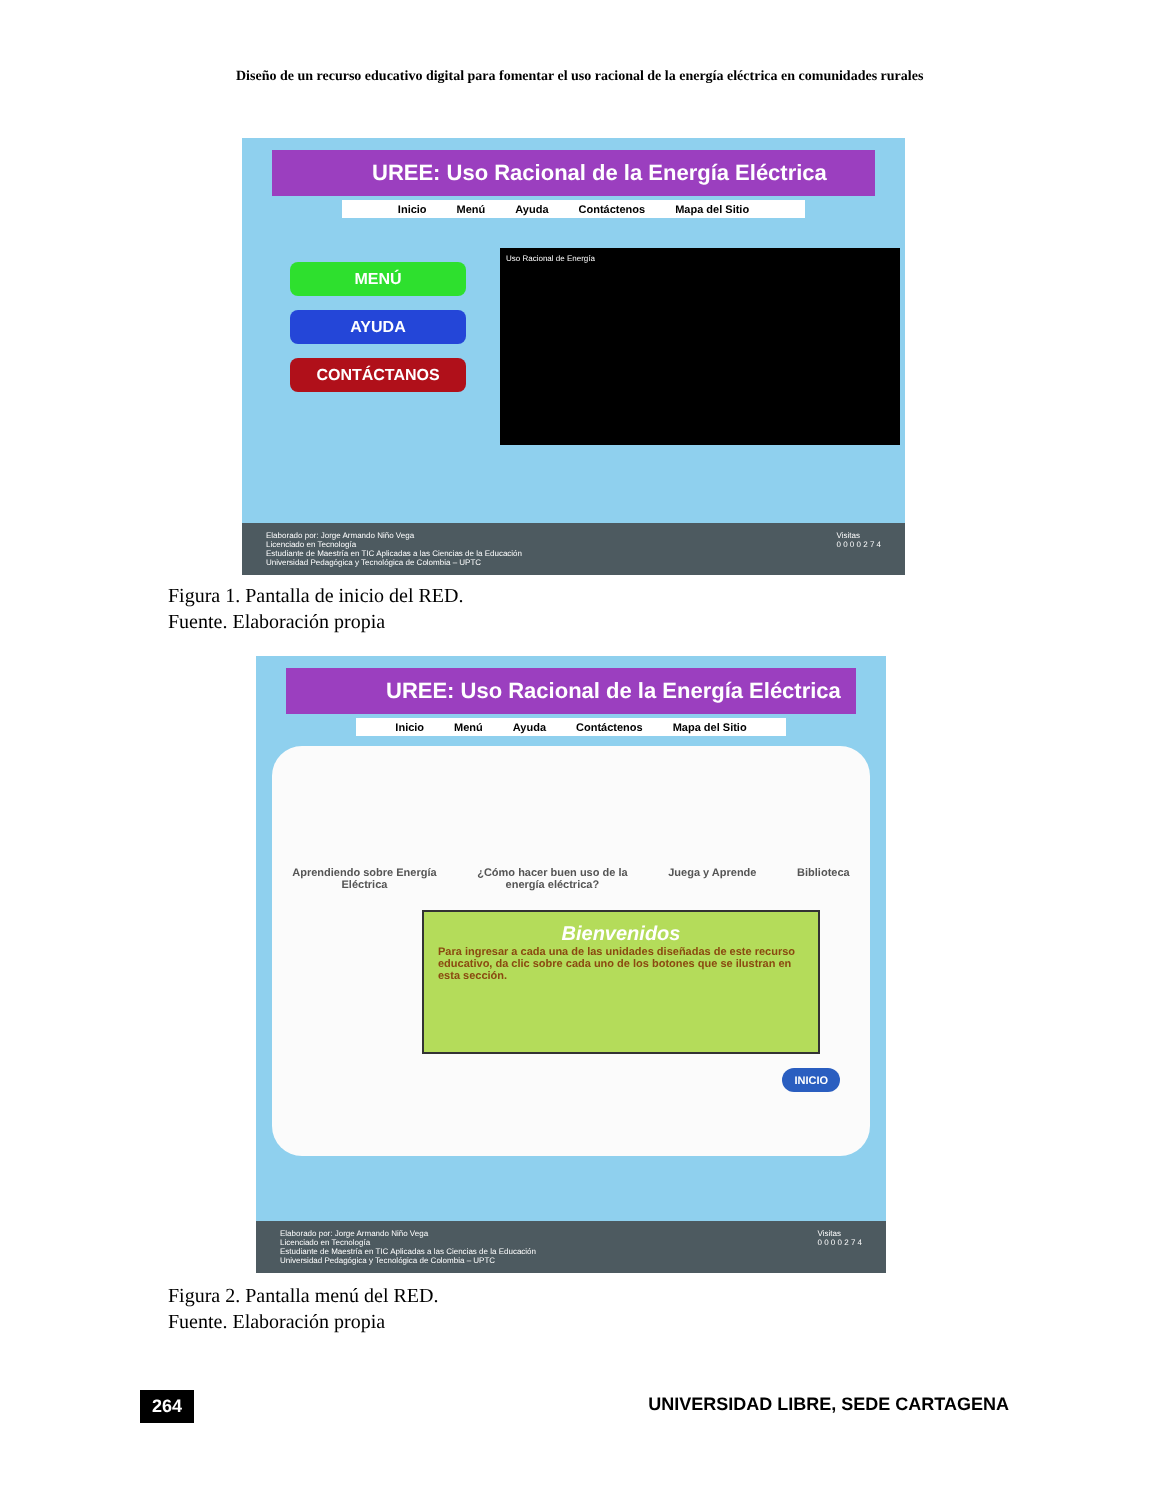Diseño de un recurso educativo digital para fomentar el uso racional de la energía eléctrica en comunidades rurales
UREE: Uso Racional de la Energía Eléctrica
Inicio Menú Ayuda Contáctenos Mapa del Sitio
MENÚ
AYUDA
CONTÁCTANOS
Uso Racional de Energía
Elaborado por: Jorge Armando Niño Vega
Licenciado en Tecnología
Estudiante de Maestría en TIC Aplicadas a las Ciencias de la Educación
Universidad Pedagógica y Tecnológica de Colombia – UPTC
Visitas
0 0 0 0 2 7 4
Figura 1. Pantalla de inicio del RED.
Fuente. Elaboración propia
UREE: Uso Racional de la Energía Eléctrica
Inicio Menú Ayuda Contáctenos Mapa del Sitio
Aprendiendo sobre Energía
Eléctrica ¿Cómo hacer buen uso de la
energía eléctrica? Juega y Aprende Biblioteca
Bienvenidos
Para ingresar a cada una de las unidades diseñadas de este recurso educativo, da clic sobre cada uno de los botones que se ilustran en esta sección.
INICIO
Elaborado por: Jorge Armando Niño Vega
Licenciado en Tecnología
Estudiante de Maestría en TIC Aplicadas a las Ciencias de la Educación
Universidad Pedagógica y Tecnológica de Colombia – UPTC
Visitas
0 0 0 0 2 7 4
Figura 2. Pantalla menú del RED.
Fuente. Elaboración propia
264
UNIVERSIDAD LIBRE, SEDE CARTAGENA